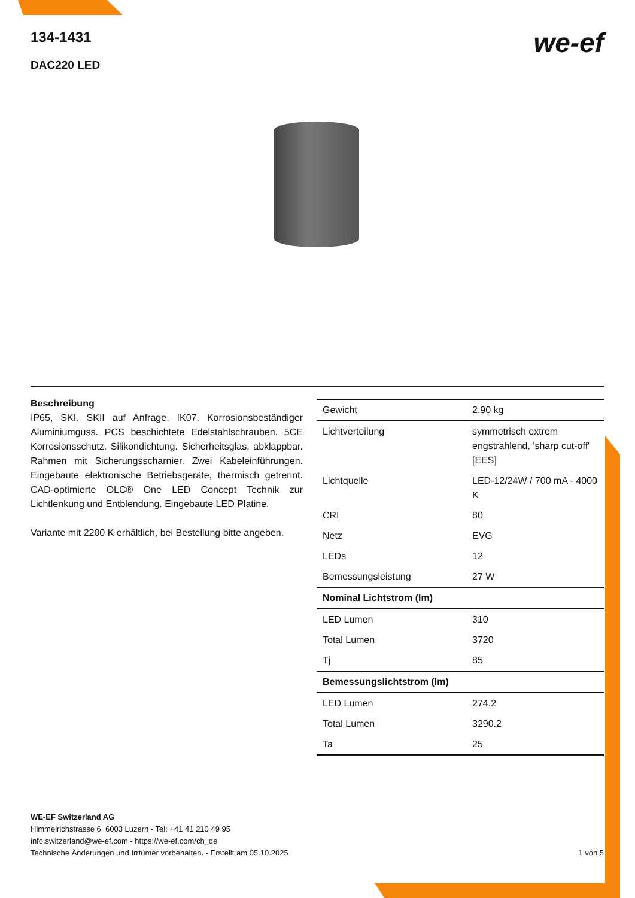134-1431
DAC220 LED
we-ef
Beschreibung
IP65, SKI. SKII auf Anfrage. IK07. Korrosionsbeständiger Aluminiumguss. PCS beschichtete Edelstahlschrauben. 5CE Korrosionsschutz. Silikondichtung. Sicherheitsglas, abklappbar. Rahmen mit Sicherungsscharnier. Zwei Kabeleinführungen. Eingebaute elektronische Betriebsgeräte, thermisch getrennt. CAD-optimierte OLC® One LED Concept Technik zur Lichtlenkung und Entblendung. Eingebaute LED Platine.
Variante mit 2200 K erhältlich, bei Bestellung bitte angeben.
| Gewicht | 2.90 kg |
| Lichtverteilung | symmetrisch extrem engstrahlend, 'sharp cut-off' [EES] |
| Lichtquelle | LED-12/24W / 700 mA - 4000 K |
| CRI | 80 |
| Netz | EVG |
| LEDs | 12 |
| Bemessungsleistung | 27 W |
| Nominal Lichtstrom (lm) | |
| LED Lumen | 310 |
| Total Lumen | 3720 |
| Tj | 85 |
| Bemessungslichtstrom (lm) | |
| LED Lumen | 274.2 |
| Total Lumen | 3290.2 |
| Ta | 25 |
WE-EF Switzerland AG
Himmelrichstrasse 6, 6003 Luzern - Tel: +41 41 210 49 95
info.switzerland@we-ef.com - https://we-ef.com/ch_de
Technische Änderungen und Irrtümer vorbehalten. - Erstellt am 05.10.2025
1 von 5